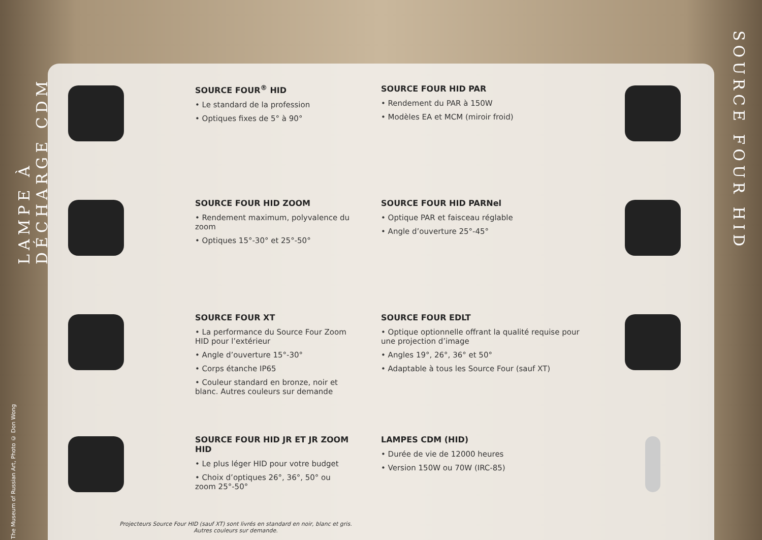LAMPE À DÉCHARGE CDM
The Museum of Russian Art, Photo © Don Wong
SOURCE FOUR HID
SOURCE FOUR<sup>®</sup> HID
• Le standard de la profession
• Optiques fixes de 5° à 90°
SOURCE FOUR HID PAR
• Rendement du PAR à 150W
• Modèles EA et MCM (miroir froid)
SOURCE FOUR HID ZOOM
• Rendement maximum, polyvalence du zoom
• Optiques 15°-30° et 25°-50°
SOURCE FOUR HID PARNel
• Optique PAR et faisceau réglable
• Angle d’ouverture 25°-45°
SOURCE FOUR XT
• La performance du Source Four Zoom HID pour l’extérieur
• Angle d’ouverture 15°-30°
• Corps étanche IP65
• Couleur standard en bronze, noir et blanc. Autres couleurs sur demande
SOURCE FOUR EDLT
• Optique optionnelle offrant la qualité requise pour une projection d’image
• Angles 19°, 26°, 36° et 50°
• Adaptable à tous les Source Four (sauf XT)
SOURCE FOUR HID JR ET JR ZOOM HID
• Le plus léger HID pour votre budget
• Choix d’optiques 26°, 36°, 50° ou zoom 25°-50°
LAMPES CDM (HID)
• Durée de vie de 12000 heures
• Version 150W ou 70W (IRC-85)
Projecteurs Source Four HID (sauf XT) sont livrés en standard en noir, blanc et gris.
Autres couleurs sur demande.